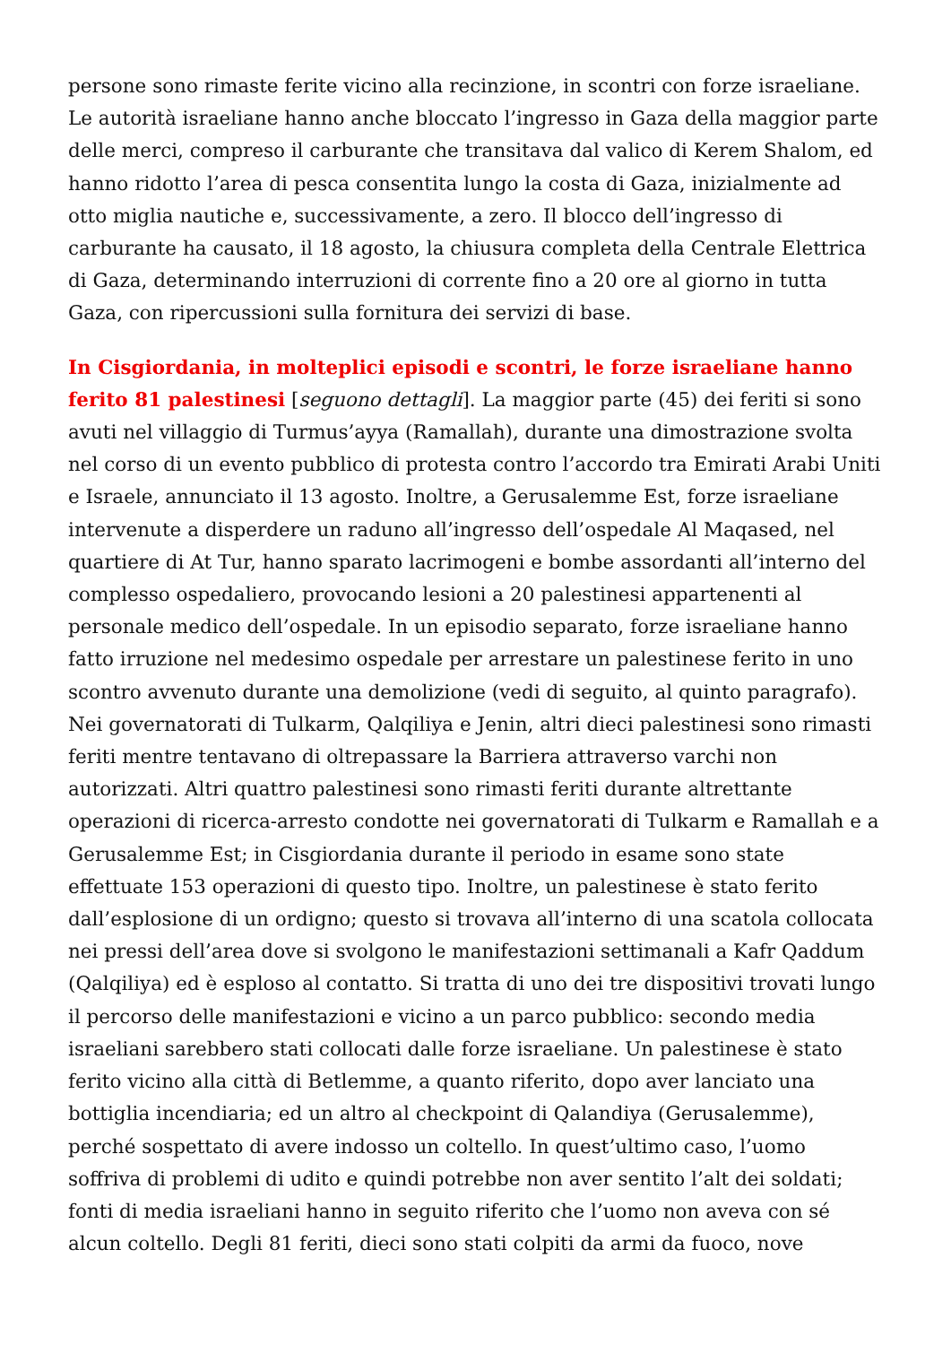persone sono rimaste ferite vicino alla recinzione, in scontri con forze israeliane. Le autorità israeliane hanno anche bloccato l’ingresso in Gaza della maggior parte delle merci, compreso il carburante che transitava dal valico di Kerem Shalom, ed hanno ridotto l’area di pesca consentita lungo la costa di Gaza, inizialmente ad otto miglia nautiche e, successivamente, a zero. Il blocco dell’ingresso di carburante ha causato, il 18 agosto, la chiusura completa della Centrale Elettrica di Gaza, determinando interruzioni di corrente fino a 20 ore al giorno in tutta Gaza, con ripercussioni sulla fornitura dei servizi di base.
In Cisgiordania, in molteplici episodi e scontri, le forze israeliane hanno ferito 81 palestinesi [seguono dettagli]. La maggior parte (45) dei feriti si sono avuti nel villaggio di Turmus’ayya (Ramallah), durante una dimostrazione svolta nel corso di un evento pubblico di protesta contro l’accordo tra Emirati Arabi Uniti e Israele, annunciato il 13 agosto. Inoltre, a Gerusalemme Est, forze israeliane intervenute a disperdere un raduno all’ingresso dell’ospedale Al Maqased, nel quartiere di At Tur, hanno sparato lacrimogeni e bombe assordanti all’interno del complesso ospedaliero, provocando lesioni a 20 palestinesi appartenenti al personale medico dell’ospedale. In un episodio separato, forze israeliane hanno fatto irruzione nel medesimo ospedale per arrestare un palestinese ferito in uno scontro avvenuto durante una demolizione (vedi di seguito, al quinto paragrafo). Nei governatorati di Tulkarm, Qalqiliya e Jenin, altri dieci palestinesi sono rimasti feriti mentre tentavano di oltrepassare la Barriera attraverso varchi non autorizzati. Altri quattro palestinesi sono rimasti feriti durante altrettante operazioni di ricerca-arresto condotte nei governatorati di Tulkarm e Ramallah e a Gerusalemme Est; in Cisgiordania durante il periodo in esame sono state effettuate 153 operazioni di questo tipo. Inoltre, un palestinese è stato ferito dall’esplosione di un ordigno; questo si trovava all’interno di una scatola collocata nei pressi dell’area dove si svolgono le manifestazioni settimanali a Kafr Qaddum (Qalqiliya) ed è esploso al contatto. Si tratta di uno dei tre dispositivi trovati lungo il percorso delle manifestazioni e vicino a un parco pubblico: secondo media israeliani sarebbero stati collocati dalle forze israeliane. Un palestinese è stato ferito vicino alla città di Betlemme, a quanto riferito, dopo aver lanciato una bottiglia incendiaria; ed un altro al checkpoint di Qalandiya (Gerusalemme), perché sospettato di avere indosso un coltello. In quest’ultimo caso, l’uomo soffriva di problemi di udito e quindi potrebbe non aver sentito l’alt dei soldati; fonti di media israeliani hanno in seguito riferito che l’uomo non aveva con sé alcun coltello. Degli 81 feriti, dieci sono stati colpiti da armi da fuoco, nove